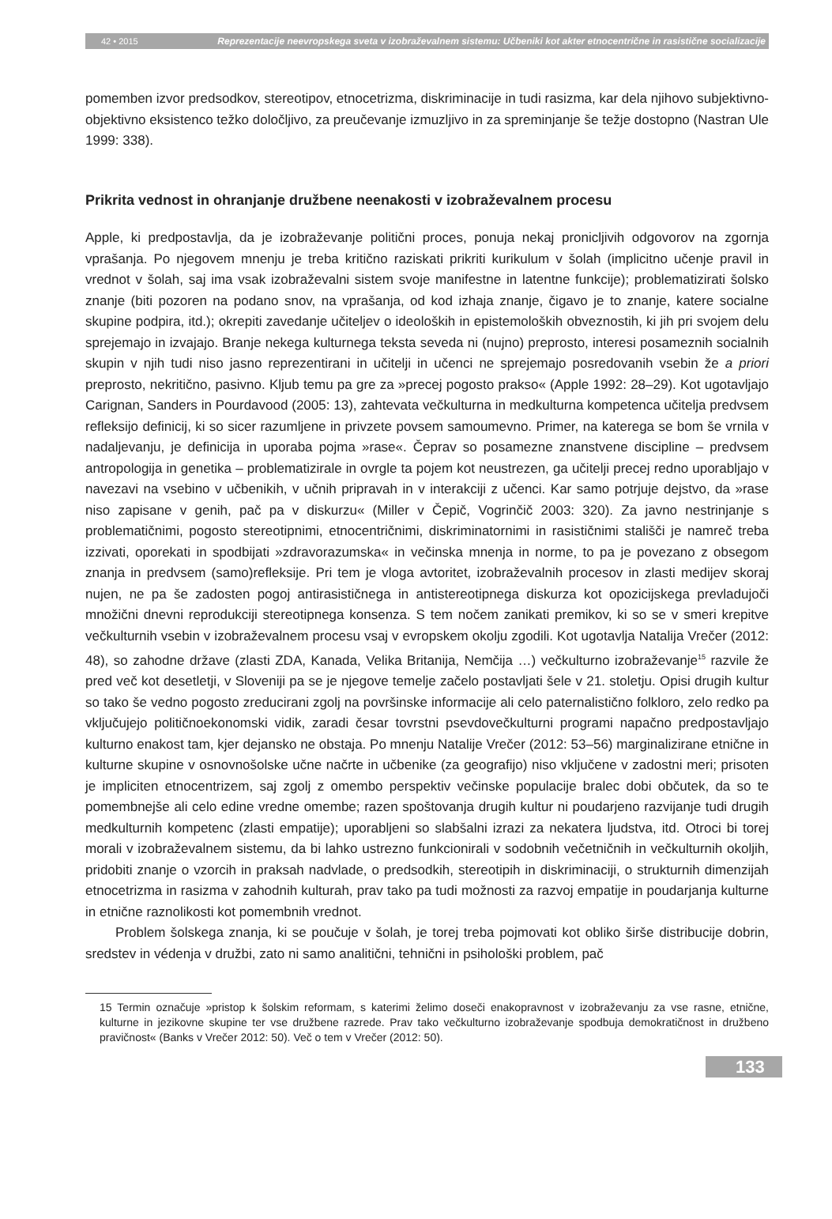42 • 2015 Reprezentacije neevropskega sveta v izobraževalnem sistemu: Učbeniki kot akter etnocentrične in rasistične socializacije
pomemben izvor predsodkov, stereotipov, etnocetrizma, diskriminacije in tudi rasizma, kar dela njihovo subjektivno-objektivno eksistenco težko določljivo, za preučevanje izmuzljivo in za spreminjanje še težje dostopno (Nastran Ule 1999: 338).
Prikrita vednost in ohranjanje družbene neenakosti v izobraževalnem procesu
Apple, ki predpostavlja, da je izobraževanje politični proces, ponuja nekaj pronicljivih odgovorov na zgornja vprašanja. Po njegovem mnenju je treba kritično raziskati prikriti kurikulum v šolah (implicitno učenje pravil in vrednot v šolah, saj ima vsak izobraževalni sistem svoje manifestne in latentne funkcije); problematizirati šolsko znanje (biti pozoren na podano snov, na vprašanja, od kod izhaja znanje, čigavo je to znanje, katere socialne skupine podpira, itd.); okrepiti zavedanje učiteljev o ideoloških in epistemoloških obveznostih, ki jih pri svojem delu sprejemajo in izvajajo. Branje nekega kulturnega teksta seveda ni (nujno) preprosto, interesi posameznih socialnih skupin v njih tudi niso jasno reprezentirani in učitelji in učenci ne sprejemajo posredovanih vsebin že a priori preprosto, nekritično, pasivno. Kljub temu pa gre za »precej pogosto prakso« (Apple 1992: 28–29). Kot ugotavljajo Carignan, Sanders in Pourdavood (2005: 13), zahtevata večkulturna in medkulturna kompetenca učitelja predvsem refleksijo definicij, ki so sicer razumljene in privzete povsem samoumevno. Primer, na katerega se bom še vrnila v nadaljevanju, je definicija in uporaba pojma »rase«. Čeprav so posamezne znanstvene discipline – predvsem antropologija in genetika – problematizirale in ovrgle ta pojem kot neustrezen, ga učitelji precej redno uporabljajo v navezavi na vsebino v učbenikih, v učnih pripravah in v interakciji z učenci. Kar samo potrjuje dejstvo, da »rase niso zapisane v genih, pač pa v diskurzu« (Miller v Čepič, Vogrinčič 2003: 320). Za javno nestrinjanje s problematičnimi, pogosto stereotipnimi, etnocentričnimi, diskriminatornimi in rasističnimi stališči je namreč treba izzivati, oporekati in spodbijati »zdravorazumska« in večinska mnenja in norme, to pa je povezano z obsegom znanja in predvsem (samo)refleksije. Pri tem je vloga avtoritet, izobraževalnih procesov in zlasti medijev skoraj nujen, ne pa še zadosten pogoj antirasističnega in antistereotipnega diskurza kot opozicijskega prevladujoči množični dnevni reprodukciji stereotipnega konsenza. S tem nočem zanikati premikov, ki so se v smeri krepitve večkulturnih vsebin v izobraževalnem procesu vsaj v evropskem okolju zgodili. Kot ugotavlja Natalija Vrečer (2012: 48), so zahodne države (zlasti ZDA, Kanada, Velika Britanija, Nemčija …) večkulturno izobraževanje<sup>15</sup> razvile že pred več kot desetletji, v Sloveniji pa se je njegove temelje začelo postavljati šele v 21. stoletju. Opisi drugih kultur so tako še vedno pogosto zreducirani zgolj na površinske informacije ali celo paternalistično folkloro, zelo redko pa vključujejo političnoekonomski vidik, zaradi česar tovrstni psevdovečkulturni programi napačno predpostavljajo kulturno enakost tam, kjer dejansko ne obstaja. Po mnenju Natalije Vrečer (2012: 53–56) marginalizirane etnične in kulturne skupine v osnovnošolske učne načrte in učbenike (za geografijo) niso vključene v zadostni meri; prisoten je impliciten etnocentrizem, saj zgolj z omembo perspektiv večinske populacije bralec dobi občutek, da so te pomembnejše ali celo edine vredne omembe; razen spoštovanja drugih kultur ni poudarjeno razvijanje tudi drugih medkulturnih kompetenc (zlasti empatije); uporabljeni so slabšalni izrazi za nekatera ljudstva, itd. Otroci bi torej morali v izobraževalnem sistemu, da bi lahko ustrezno funkcionirali v sodobnih večetničnih in večkulturnih okoljih, pridobiti znanje o vzorcih in praksah nadvlade, o predsodkih, stereotipih in diskriminaciji, o strukturnih dimenzijah etnocetrizma in rasizma v zahodnih kulturah, prav tako pa tudi možnosti za razvoj empatije in poudarjanja kulturne in etnične raznolikosti kot pomembnih vrednot.
Problem šolskega znanja, ki se poučuje v šolah, je torej treba pojmovati kot obliko širše distribucije dobrin, sredstev in védenja v družbi, zato ni samo analitični, tehnični in psihološki problem, pač
15 Termin označuje »pristop k šolskim reformam, s katerimi želimo doseči enakopravnost v izobraževanju za vse rasne, etnične, kulturne in jezikovne skupine ter vse družbene razrede. Prav tako večkulturno izobraževanje spodbuja demokratičnost in družbeno pravičnost« (Banks v Vrečer 2012: 50). Več o tem v Vrečer (2012: 50).
133